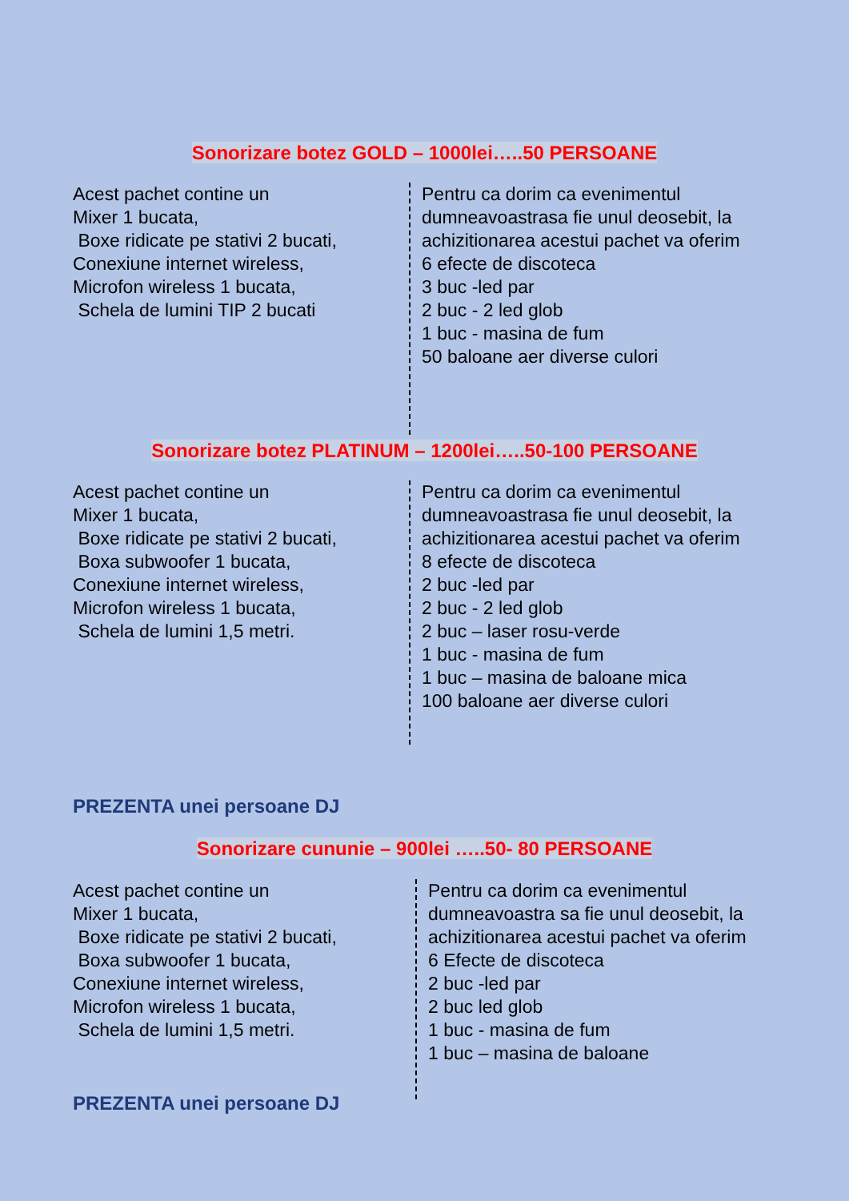Sonorizare botez GOLD – 1000lei…..50 PERSOANE
Acest pachet contine un
Mixer 1 bucata,
Boxe ridicate pe stativi 2 bucati,
Conexiune internet wireless,
Microfon wireless 1 bucata,
Schela de lumini TIP 2 bucati
Pentru ca dorim ca evenimentul dumneavoastrasa fie unul deosebit, la achizitionarea acestui pachet va oferim
6 efecte de discoteca
3 buc -led par
2 buc - 2 led glob
1 buc - masina de fum
50 baloane aer diverse culori
Sonorizare botez PLATINUM – 1200lei…..50-100 PERSOANE
Acest pachet contine un
Mixer 1 bucata,
Boxe ridicate pe stativi 2 bucati,
Boxa subwoofer 1 bucata,
Conexiune internet wireless,
Microfon wireless 1 bucata,
Schela de lumini 1,5 metri.
Pentru ca dorim ca evenimentul dumneavoastrasa fie unul deosebit, la achizitionarea acestui pachet va oferim
8 efecte de discoteca
2 buc -led par
2 buc - 2 led glob
2 buc – laser rosu-verde
1 buc - masina de fum
1 buc – masina de baloane mica
100 baloane aer diverse culori
PREZENTA unei persoane DJ
Sonorizare cununie – 900lei …..50- 80 PERSOANE
Acest pachet contine un
Mixer 1 bucata,
Boxe ridicate pe stativi 2 bucati,
Boxa subwoofer 1 bucata,
Conexiune internet wireless,
Microfon wireless 1 bucata,
Schela de lumini 1,5 metri.
Pentru ca dorim ca evenimentul dumneavoastra sa fie unul deosebit, la achizitionarea acestui pachet va oferim
6 Efecte de discoteca
2 buc -led par
2 buc led glob
1 buc - masina de fum
1 buc – masina de baloane
PREZENTA unei persoane DJ